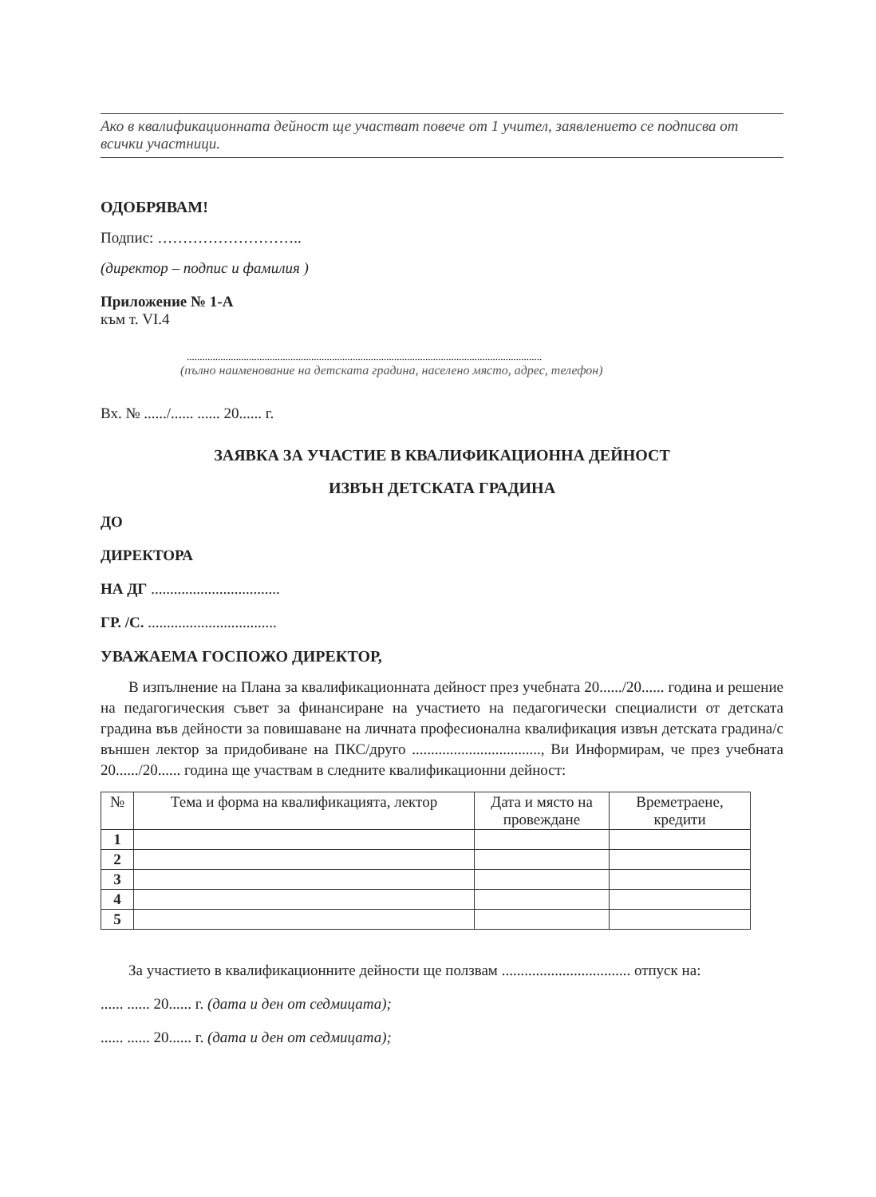Ако в квалификационната дейност ще участват повече от 1 учител, заявлението се подписва от всички участници.
ОДОБРЯВАМ!
Подпис: ………………………..
(директор – подпис и фамилия )
Приложение № 1-А
към т. VI.4
.........................................................................................................................................
(пълно наименование на детската градина, населено място, адрес, телефон)
Вх. № ....../...... ...... 20...... г.
ЗАЯВКА ЗА УЧАСТИЕ В КВАЛИФИКАЦИОННА ДЕЙНОСТ
ИЗВЪН ДЕТСКАТА ГРАДИНА
ДО
ДИРЕКТОРА
НА ДГ ..................................
ГР. /С. ..................................
УВАЖАЕМА ГОСПОЖО ДИРЕКТОР,
В изпълнение на Плана за квалификационната дейност през учебната 20....../20...... година и решение на педагогическия съвет за финансиране на участието на педагогически специалисти от детската градина във дейности за повишаване на личната професионална квалификация извън детската градина/с външен лектор за придобиване на ПКС/друго .................................., Ви Информирам, че през учебната 20....../20...... година ще участвам в следните квалификационни дейност:
| № | Тема и форма на квалификацията, лектор | Дата и място на провеждане | Времетраене, кредити |
| --- | --- | --- | --- |
| 1 | | | |
| 2 | | | |
| 3 | | | |
| 4 | | | |
| 5 | | | |
За участието в квалификационните дейности ще ползвам .................................. отпуск на:
...... ...... 20...... г. (дата и ден от седмицата);
...... ...... 20...... г. (дата и ден от седмицата);